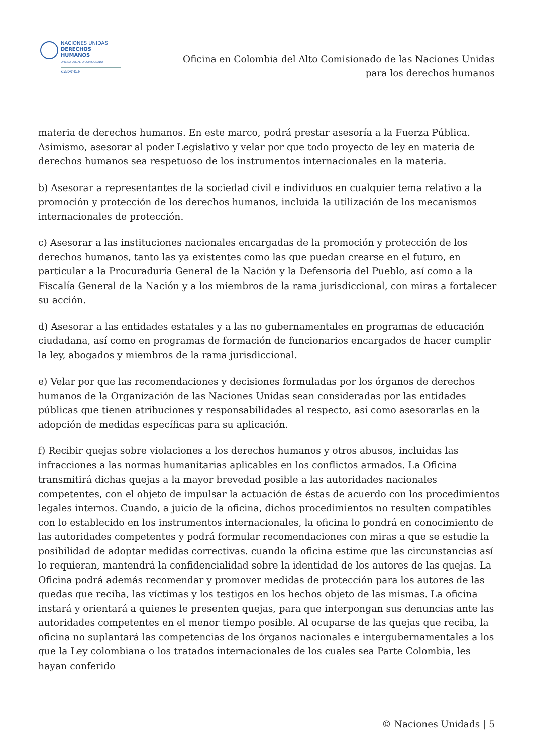NACIONES UNIDAS
DERECHOS HUMANOS
OFICINA DEL ALTO COMISIONADO
Colombia
Oficina en Colombia del Alto Comisionado de las Naciones Unidas
para los derechos humanos
materia de derechos humanos. En este marco, podrá prestar asesoría a la Fuerza Pública. Asimismo, asesorar al poder Legislativo y velar por que todo proyecto de ley en materia de derechos humanos sea respetuoso de los instrumentos internacionales en la materia.
b) Asesorar a representantes de la sociedad civil e individuos en cualquier tema relativo a la promoción y protección de los derechos humanos, incluida la utilización de los mecanismos internacionales de protección.
c) Asesorar a las instituciones nacionales encargadas de la promoción y protección de los derechos humanos, tanto las ya existentes como las que puedan crearse en el futuro, en particular a la Procuraduría General de la Nación y la Defensoría del Pueblo, así como a la Fiscalía General de la Nación y a los miembros de la rama jurisdiccional, con miras a fortalecer su acción.
d) Asesorar a las entidades estatales y a las no gubernamentales en programas de educación ciudadana, así como en programas de formación de funcionarios encargados de hacer cumplir la ley, abogados y miembros de la rama jurisdiccional.
e) Velar por que las recomendaciones y decisiones formuladas por los órganos de derechos humanos de la Organización de las Naciones Unidas sean consideradas por las entidades públicas que tienen atribuciones y responsabilidades al respecto, así como asesorarlas en la adopción de medidas específicas para su aplicación.
f) Recibir quejas sobre violaciones a los derechos humanos y otros abusos, incluidas las infracciones a las normas humanitarias aplicables en los conflictos armados. La Oficina transmitirá dichas quejas a la mayor brevedad posible a las autoridades nacionales competentes, con el objeto de impulsar la actuación de éstas de acuerdo con los procedimientos legales internos. Cuando, a juicio de la oficina, dichos procedimientos no resulten compatibles con lo establecido en los instrumentos internacionales, la oficina lo pondrá en conocimiento de las autoridades competentes y podrá formular recomendaciones con miras a que se estudie la posibilidad de adoptar medidas correctivas. cuando la oficina estime que las circunstancias así lo requieran, mantendrá la confidencialidad sobre la identidad de los autores de las quejas. La Oficina podrá además recomendar y promover medidas de protección para los autores de las quedas que reciba, las víctimas y los testigos en los hechos objeto de las mismas. La oficina instará y orientará a quienes le presenten quejas, para que interpongan sus denuncias ante las autoridades competentes en el menor tiempo posible. Al ocuparse de las quejas que reciba, la oficina no suplantará las competencias de los órganos nacionales e intergubernamentales a los que la Ley colombiana o los tratados internacionales de los cuales sea Parte Colombia, les hayan conferido
© Naciones Unidads | 5